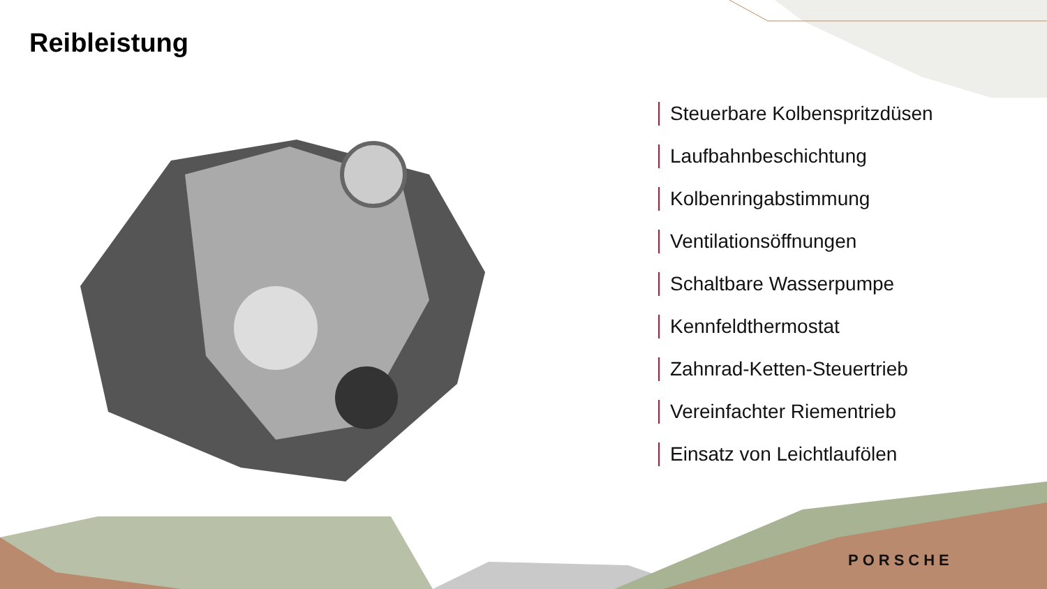Reibleistung
Steuerbare Kolbenspritzdüsen
Laufbahnbeschichtung
Kolbenringabstimmung
Ventilationsöffnungen
Schaltbare Wasserpumpe
Kennfeldthermostat
Zahnrad-Ketten-Steuertrieb
Vereinfachter Riementrieb
Einsatz von Leichtlaufölen
PORSCHE